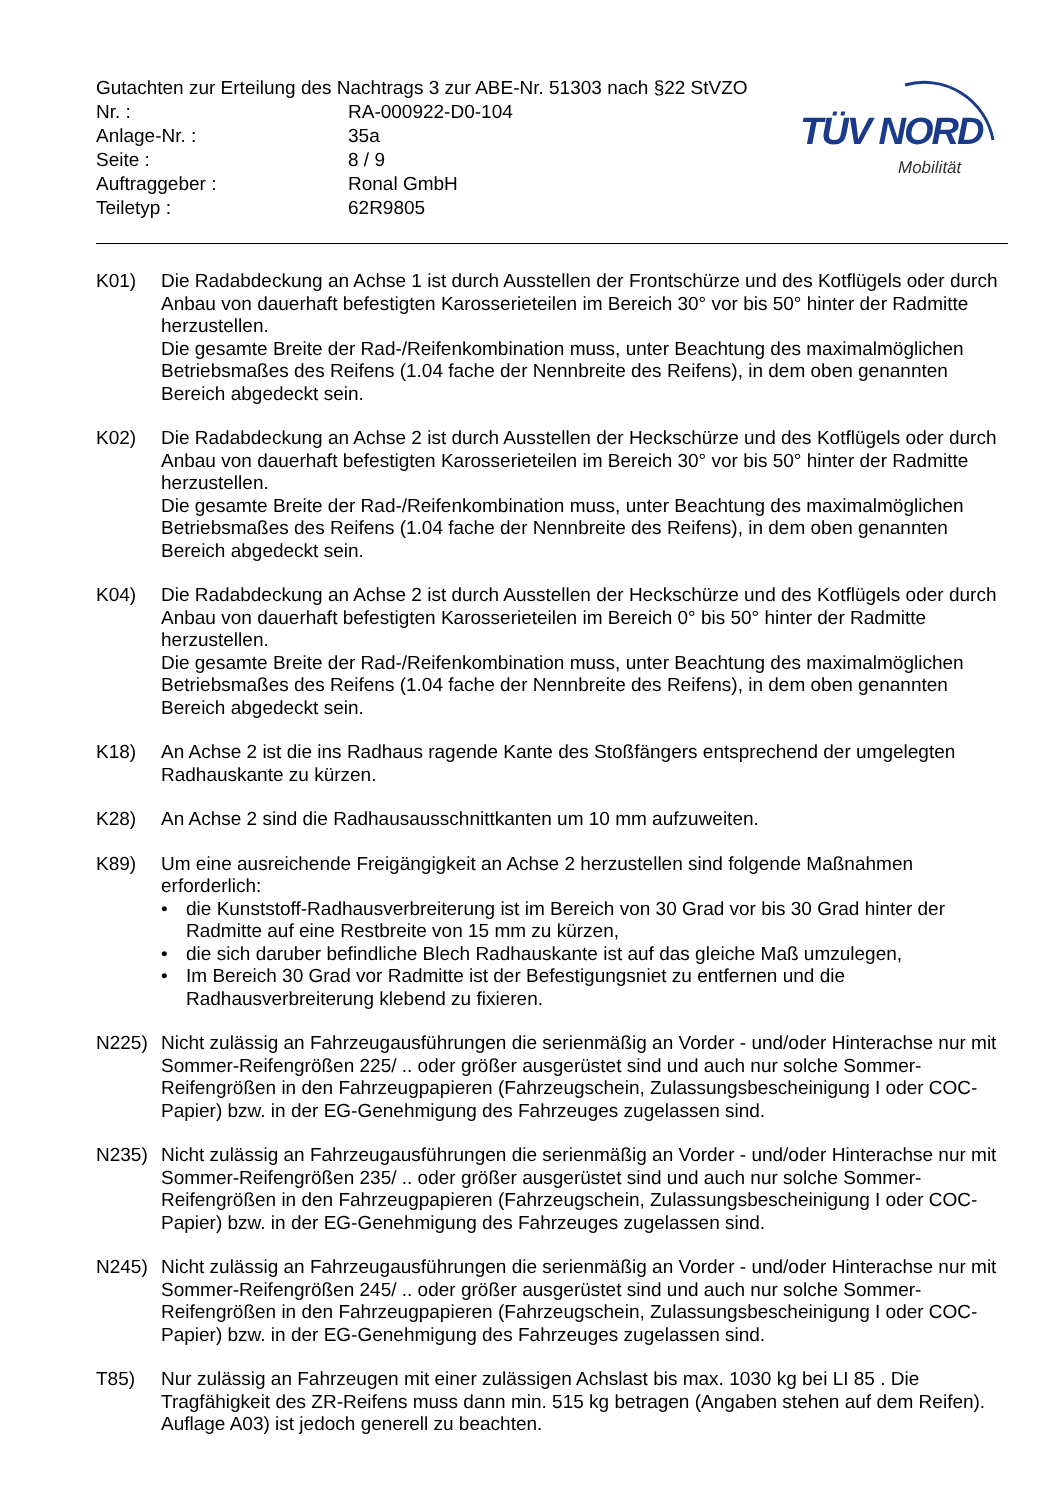Gutachten zur Erteilung des Nachtrags 3 zur ABE-Nr. 51303 nach §22 StVZO
Nr. : RA-000922-D0-104
Anlage-Nr. : 35a
Seite : 8 / 9
Auftraggeber : Ronal GmbH
Teiletyp : 62R9805
TÜV NORD
Mobilität
K01) Die Radabdeckung an Achse 1 ist durch Ausstellen der Frontschürze und des Kotflügels oder durch Anbau von dauerhaft befestigten Karosserieteilen im Bereich 30° vor bis 50° hinter der Radmitte herzustellen.
Die gesamte Breite der Rad-/Reifenkombination muss, unter Beachtung des maximalmöglichen Betriebsmaßes des Reifens (1.04 fache der Nennbreite des Reifens), in dem oben genannten Bereich abgedeckt sein.
K02) Die Radabdeckung an Achse 2 ist durch Ausstellen der Heckschürze und des Kotflügels oder durch Anbau von dauerhaft befestigten Karosserieteilen im Bereich 30° vor bis 50° hinter der Radmitte herzustellen.
Die gesamte Breite der Rad-/Reifenkombination muss, unter Beachtung des maximalmöglichen Betriebsmaßes des Reifens (1.04 fache der Nennbreite des Reifens), in dem oben genannten Bereich abgedeckt sein.
K04) Die Radabdeckung an Achse 2 ist durch Ausstellen der Heckschürze und des Kotflügels oder durch Anbau von dauerhaft befestigten Karosserieteilen im Bereich 0° bis 50° hinter der Radmitte herzustellen.
Die gesamte Breite der Rad-/Reifenkombination muss, unter Beachtung des maximalmöglichen Betriebsmaßes des Reifens (1.04 fache der Nennbreite des Reifens), in dem oben genannten Bereich abgedeckt sein.
K18) An Achse 2 ist die ins Radhaus ragende Kante des Stoßfängers entsprechend der umgelegten Radhauskante zu kürzen.
K28) An Achse 2 sind die Radhausausschnittkanten um 10 mm aufzuweiten.
K89) Um eine ausreichende Freigängigkeit an Achse 2 herzustellen sind folgende Maßnahmen erforderlich:
• die Kunststoff-Radhausverbreiterung ist im Bereich von 30 Grad vor bis 30 Grad hinter der Radmitte auf eine Restbreite von 15 mm zu kürzen,
• die sich daruber befindliche Blech Radhauskante ist auf das gleiche Maß umzulegen,
• Im Bereich 30 Grad vor Radmitte ist der Befestigungsniet zu entfernen und die Radhausverbreiterung klebend zu fixieren.
N225) Nicht zulässig an Fahrzeugausführungen die serienmäßig an Vorder - und/oder Hinterachse nur mit Sommer-Reifengrößen 225/ .. oder größer ausgerüstet sind und auch nur solche Sommer-Reifengrößen in den Fahrzeugpapieren (Fahrzeugschein, Zulassungsbescheinigung I oder COC- Papier) bzw. in der EG-Genehmigung des Fahrzeuges zugelassen sind.
N235) Nicht zulässig an Fahrzeugausführungen die serienmäßig an Vorder - und/oder Hinterachse nur mit Sommer-Reifengrößen 235/ .. oder größer ausgerüstet sind und auch nur solche Sommer-Reifengrößen in den Fahrzeugpapieren (Fahrzeugschein, Zulassungsbescheinigung I oder COC- Papier) bzw. in der EG-Genehmigung des Fahrzeuges zugelassen sind.
N245) Nicht zulässig an Fahrzeugausführungen die serienmäßig an Vorder - und/oder Hinterachse nur mit Sommer-Reifengrößen 245/ .. oder größer ausgerüstet sind und auch nur solche Sommer-Reifengrößen in den Fahrzeugpapieren (Fahrzeugschein, Zulassungsbescheinigung I oder COC- Papier) bzw. in der EG-Genehmigung des Fahrzeuges zugelassen sind.
T85) Nur zulässig an Fahrzeugen mit einer zulässigen Achslast bis max. 1030 kg bei LI 85 . Die Tragfähigkeit des ZR-Reifens muss dann min. 515 kg betragen (Angaben stehen auf dem Reifen). Auflage A03) ist jedoch generell zu beachten.